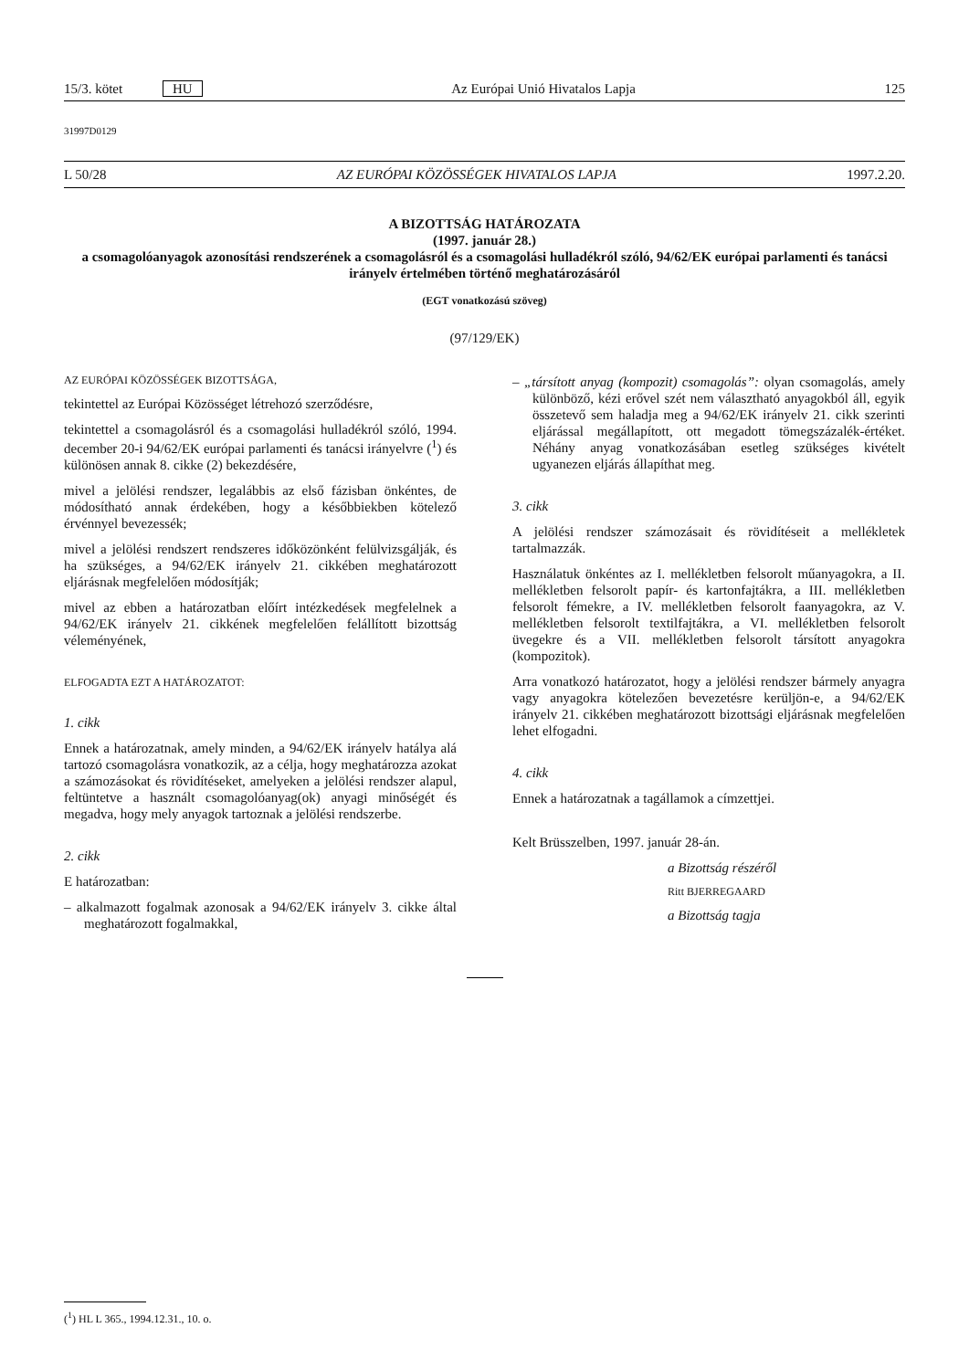15/3. kötet HU Az Európai Unió Hivatalos Lapja 125
31997D0129
L 50/28 AZ EURÓPAI KÖZÖSSÉGEK HIVATALOS LAPJA 1997.2.20.
A BIZOTTSÁG HATÁROZATA
(1997. január 28.)
a csomagolóanyagok azonosítási rendszerének a csomagolásról és a csomagolási hulladékról szóló, 94/62/EK európai parlamenti és tanácsi irányelv értelmében történő meghatározásáról
(EGT vonatkozású szöveg)
(97/129/EK)
AZ EURÓPAI KÖZÖSSÉGEK BIZOTTSÁGA,
tekintettel az Európai Közösséget létrehozó szerződésre,
tekintettel a csomagolásról és a csomagolási hulladékról szóló, 1994. december 20-i 94/62/EK európai parlamenti és tanácsi irányelvre (<sup>1</sup>) és különösen annak 8. cikke (2) bekezdésére,
mivel a jelölési rendszer, legalábbis az első fázisban önkéntes, de módosítható annak érdekében, hogy a későbbiekben kötelező érvénnyel bevezessék;
mivel a jelölési rendszert rendszeres időközönként felülvizsgálják, és ha szükséges, a 94/62/EK irányelv 21. cikkében meghatározott eljárásnak megfelelően módosítják;
mivel az ebben a határozatban előírt intézkedések megfelelnek a 94/62/EK irányelv 21. cikkének megfelelően felállított bizottság véleményének,
ELFOGADTA EZT A HATÁROZATOT:
1. cikk
Ennek a határozatnak, amely minden, a 94/62/EK irányelv hatálya alá tartozó csomagolásra vonatkozik, az a célja, hogy meghatározza azokat a számozásokat és rövidítéseket, amelyeken a jelölési rendszer alapul, feltüntetve a használt csomagolóanyag(ok) anyagi minőségét és megadva, hogy mely anyagok tartoznak a jelölési rendszerbe.
2. cikk
E határozatban:
– alkalmazott fogalmak azonosak a 94/62/EK irányelv 3. cikke által meghatározott fogalmakkal,
– „társított anyag (kompozit) csomagolás”: olyan csomagolás, amely különböző, kézi erővel szét nem választható anyagokból áll, egyik összetevő sem haladja meg a 94/62/EK irányelv 21. cikk szerinti eljárással megállapított, ott megadott tömegszázalék-értéket. Néhány anyag vonatkozásában esetleg szükséges kivételt ugyanezen eljárás állapíthat meg.
3. cikk
A jelölési rendszer számozásait és rövidítéseit a mellékletek tartalmazzák.
Használatuk önkéntes az I. mellékletben felsorolt műanyagokra, a II. mellékletben felsorolt papír- és kartonfajtákra, a III. mellékletben felsorolt fémekre, a IV. mellékletben felsorolt faanyagokra, az V. mellékletben felsorolt textilfajtákra, a VI. mellékletben felsorolt üvegekre és a VII. mellékletben felsorolt társított anyagokra (kompozitok).
Arra vonatkozó határozatot, hogy a jelölési rendszer bármely anyagra vagy anyagokra kötelezően bevezetésre kerüljön-e, a 94/62/EK irányelv 21. cikkében meghatározott bizottsági eljárásnak megfelelően lehet elfogadni.
4. cikk
Ennek a határozatnak a tagállamok a címzettjei.
Kelt Brüsszelben, 1997. január 28-án.
a Bizottság részéről
Ritt BJERREGAARD
a Bizottság tagja
(<sup>1</sup>) HL L 365., 1994.12.31., 10. o.